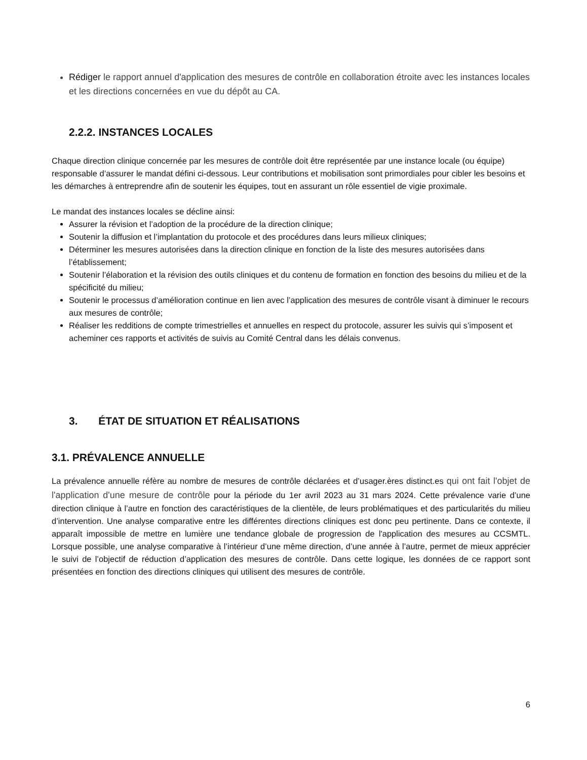Rédiger le rapport annuel d'application des mesures de contrôle en collaboration étroite avec les instances locales et les directions concernées en vue du dépôt au CA.
2.2.2. INSTANCES LOCALES
Chaque direction clinique concernée par les mesures de contrôle doit être représentée par une instance locale (ou équipe) responsable d’assurer le mandat défini ci-dessous. Leur contributions et mobilisation sont primordiales pour cibler les besoins et les démarches à entreprendre afin de soutenir les équipes, tout en assurant un rôle essentiel de vigie proximale.
Le mandat des instances locales se décline ainsi:
Assurer la révision et l’adoption de la procédure de la direction clinique;
Soutenir la diffusion et l’implantation du protocole et des procédures dans leurs milieux cliniques;
Déterminer les mesures autorisées dans la direction clinique en fonction de la liste des mesures autorisées dans l’établissement;
Soutenir l’élaboration et la révision des outils cliniques et du contenu de formation en fonction des besoins du milieu et de la spécificité du milieu;
Soutenir le processus d’amélioration continue en lien avec l’application des mesures de contrôle visant à diminuer le recours aux mesures de contrôle;
Réaliser les redditions de compte trimestrielles et annuelles en respect du protocole, assurer les suivis qui s’imposent et acheminer ces rapports et activités de suivis au Comité Central dans les délais convenus.
3. ÉTAT DE SITUATION ET RÉALISATIONS
3.1. PRÉVALENCE ANNUELLE
La prévalence annuelle réfère au nombre de mesures de contrôle déclarées et d’usager.ères distinct.es qui ont fait l'objet de l'application d'une mesure de contrôle pour la période du 1er avril 2023 au 31 mars 2024. Cette prévalence varie d’une direction clinique à l’autre en fonction des caractéristiques de la clientèle, de leurs problématiques et des particularités du milieu d’intervention. Une analyse comparative entre les différentes directions cliniques est donc peu pertinente. Dans ce contexte, il apparaît impossible de mettre en lumière une tendance globale de progression de l'application des mesures au CCSMTL. Lorsque possible, une analyse comparative à l’intérieur d’une même direction, d’une année à l’autre, permet de mieux apprécier le suivi de l’objectif de réduction d’application des mesures de contrôle. Dans cette logique, les données de ce rapport sont présentées en fonction des directions cliniques qui utilisent des mesures de contrôle.
6